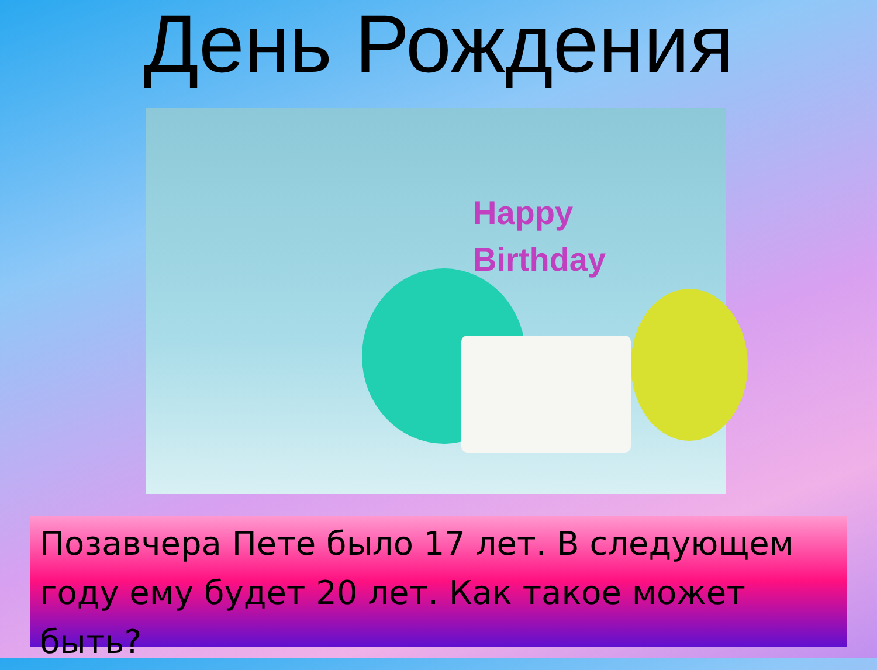День Рождения
Happy
Birthday
Позавчера Пете было 17 лет. В следующем году ему будет 20 лет. Как такое может быть?